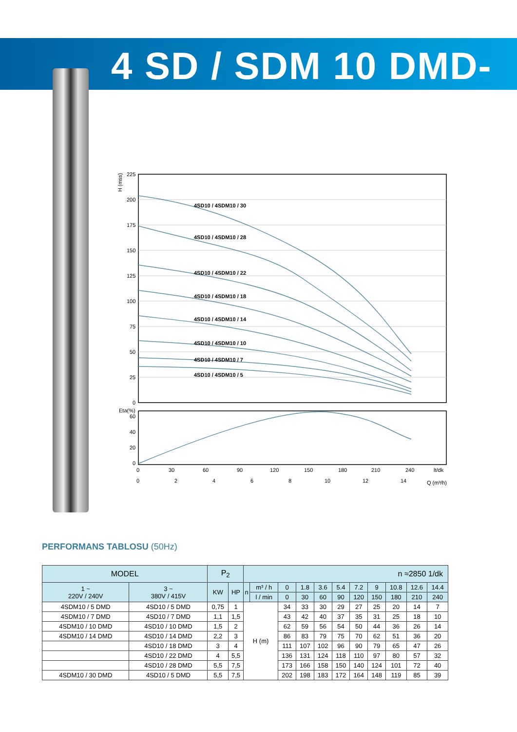4 SD / SDM 10 DMD-P2
4SD10 / 4SDM10 / 30
4SD10 / 4SDM10 / 28
4SD10 / 4SDM10 / 22
4SD10 / 4SDM10 / 18
4SD10 / 4SDM10 / 14
4SD10 / 4SDM10 / 10
4SD10 / 4SDM10 / 7
4SD10 / 4SDM10 / 5
225
200
175
150
125
100
75
50
25
0
H (mss)
Eta(%)
60
40
20
0
0
30
60
90
120
150
180
210
240
lt/dk
0
2
4
6
8
10
12
14
Q (m³/h)
PERFORMANS TABLOSU (50Hz)
| MODEL | | P<sub>2</sub> | | n ≈2850 1/dk | | | | | | | | | | |
| --- | --- | --- | --- | --- | --- | --- | --- | --- | --- | --- | --- | --- | --- | --- |
| 1 ~ 220V / 240V | 3 ~ 380V / 415V | KW | HP | n | m³ / h | 0 | 1.8 | 3.6 | 5.4 | 7.2 | 9 | 10.8 | 12.6 | 14.4 |
| | | | | | l / min | 0 | 30 | 60 | 90 | 120 | 150 | 180 | 210 | 240 |
| 4SDM10 / 5 DMD | 4SD10 / 5 DMD | 0,75 | 1 | H (m) | | 34 | 33 | 30 | 29 | 27 | 25 | 20 | 14 | 7 |
| 4SDM10 / 7 DMD | 4SD10 / 7 DMD | 1,1 | 1,5 | | | 43 | 42 | 40 | 37 | 35 | 31 | 25 | 18 | 10 |
| 4SDM10 / 10 DMD | 4SD10 / 10 DMD | 1,5 | 2 | | | 62 | 59 | 56 | 54 | 50 | 44 | 36 | 26 | 14 |
| 4SDM10 / 14 DMD | 4SD10 / 14 DMD | 2,2 | 3 | | | 86 | 83 | 79 | 75 | 70 | 62 | 51 | 36 | 20 |
| | 4SD10 / 18 DMD | 3 | 4 | | | 111 | 107 | 102 | 96 | 90 | 79 | 65 | 47 | 26 |
| | 4SD10 / 22 DMD | 4 | 5,5 | | | 136 | 131 | 124 | 118 | 110 | 97 | 80 | 57 | 32 |
| | 4SD10 / 28 DMD | 5,5 | 7,5 | | | 173 | 166 | 158 | 150 | 140 | 124 | 101 | 72 | 40 |
| 4SDM10 / 30 DMD | 4SD10 / 5 DMD | 5,5 | 7,5 | | | 202 | 198 | 183 | 172 | 164 | 148 | 119 | 85 | 39 |